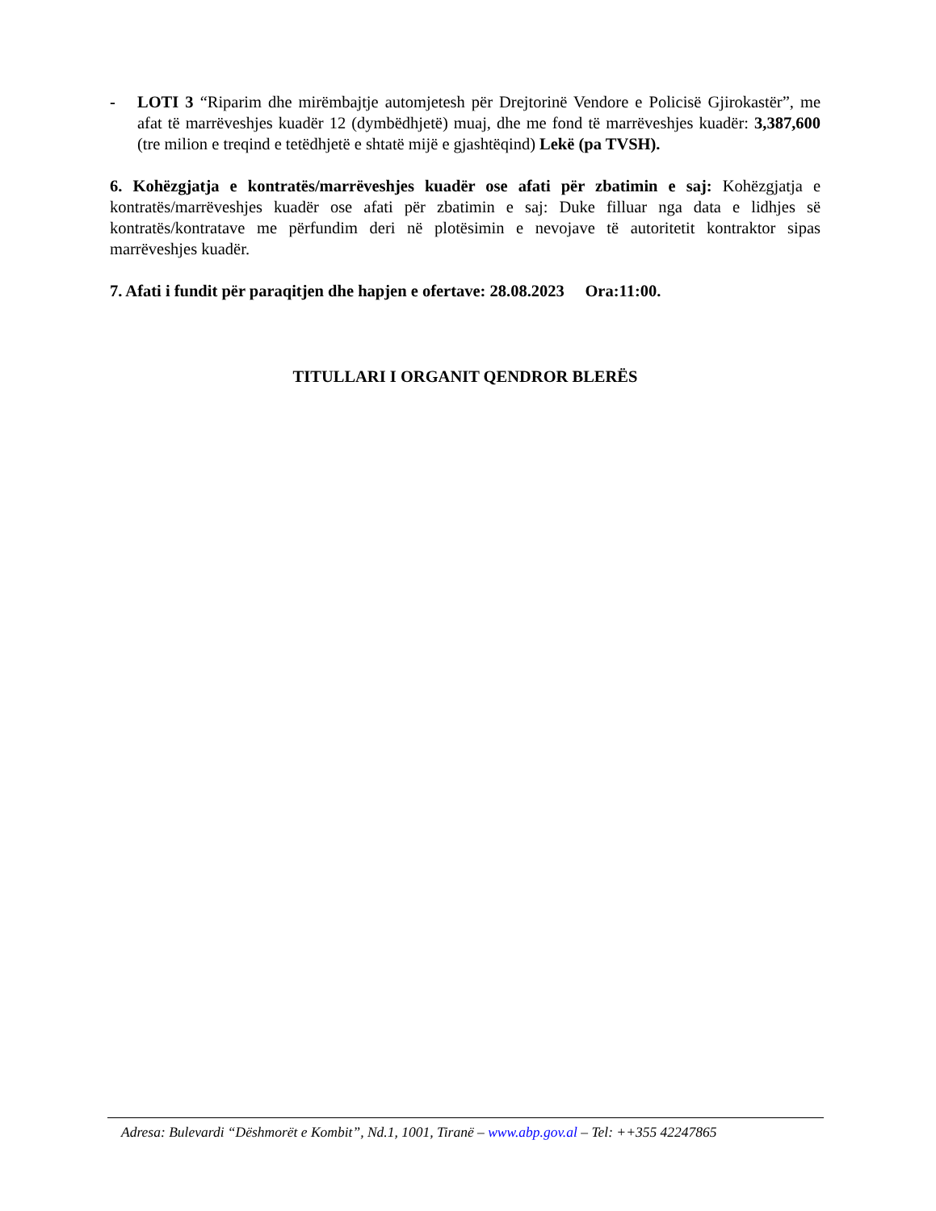- LOTI 3 “Riparim dhe mirëmbajtje automjetesh për Drejtorinë Vendore e Policisë Gjirokastër”, me afat të marrëveshjes kuadër 12 (dymbëdhjetë) muaj, dhe me fond të marrëveshjes kuadër: 3,387,600 (tre milion e treqind e tetëdhjetë e shtatë mijë e gjashtëqind) Lekë (pa TVSH).
6. Kohëzgjatja e kontratës/marrëveshjes kuadër ose afati për zbatimin e saj: Kohëzgjatja e kontratës/marrëveshjes kuadër ose afati për zbatimin e saj: Duke filluar nga data e lidhjes së kontratës/kontratave me përfundim deri në plotësimin e nevojave të autoritetit kontraktor sipas marrëveshjes kuadër.
7. Afati i fundit për paraqitjen dhe hapjen e ofertave: 28.08.2023 Ora:11:00.
TITULLARI I ORGANIT QENDROR BLERËS
Adresa: Bulevardi “Dëshmorët e Kombit”, Nd.1, 1001, Tiranë – www.abp.gov.al – Tel: ++355 42247865